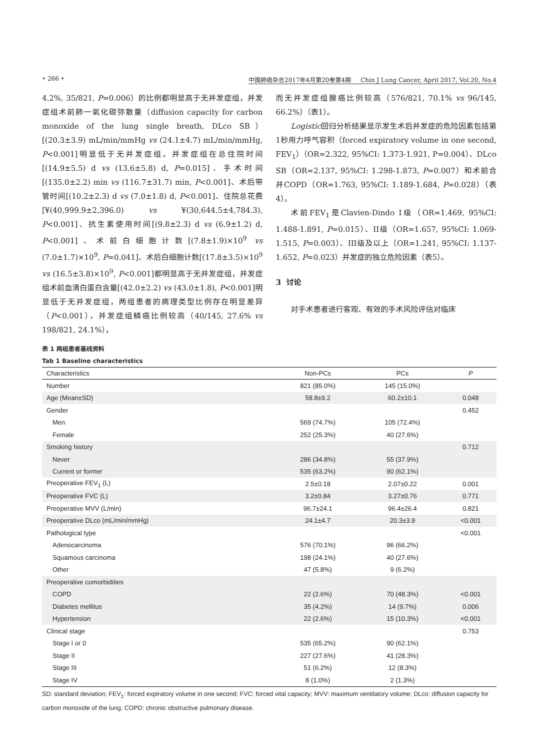• 266 • 中国肺癌杂志2017年4月第20卷第4期 Chin J Lung Cancer, April 2017, Vol.20, No.4
4.2%, 35/821, P=0.006）的比例都明显高于无并发症组，并发症组术前肺一氧化碳弥散量（diffusion capacity for carbon monoxide of the lung single breath, DLco SB）[(20.3±3.9) mL/min/mmHg vs (24.1±4.7) mL/min/mmHg, P<0.001]明显低于无并发症组。并发症组在总住院时间[(14.9±5.5) d vs (13.6±5.8) d, P=0.015]、手术时间[(135.0±2.2) min vs (116.7±31.7) min, P<0.001]、术后带管时间[(10.2±2.3) d vs (7.0±1.8) d, P<0.001]、住院总花费[¥(40,999.9±2,396.0) vs ¥(30,644.5±4,784.3), P<0.001]、抗生素使用时间[(9.8±2.3) d vs (6.9±1.2) d, P<0.001]、术前白细胞计数[(7.8±1.9)×10<sup>9</sup> vs (7.0±1.7)×10<sup>9</sup>, P=0.041]、术后白细胞计数[(17.8±3.5)×10<sup>9</sup> vs (16.5±3.8)×10<sup>9</sup>, P<0.001]都明显高于无并发症组，并发症组术前血清白蛋白含量[(42.0±2.2) vs (43.0±1.8), P<0.001]明显低于无并发症组，两组患者的病理类型比例存在明显差异（P<0.001），并发症组鳞癌比例较高（40/145, 27.6% vs 198/821, 24.1%），
而无并发症组腺癌比例较高（576/821, 70.1% vs 96/145, 66.2%）（表1）。
Logistic回归分析结果显示发生术后并发症的危险因素包括第1秒用力呼气容积（forced expiratory volume in one second, FEV<sub>1</sub>）（OR=2.322, 95%CI: 1.373-1.921, P=0.004）、DLco SB（OR=2.137, 95%CI: 1.298-1.873, P=0.007）和术前合并COPD（OR=1.763, 95%CI: 1.189-1.684, P=0.028）（表4）。
术前FEV<sub>1</sub>是Clavien-Dindo I级（OR=1.469, 95%CI: 1.488-1.891, P=0.015）、II级（OR=1.657, 95%CI: 1.069-1.515, P=0.003）、III级及以上（OR=1.241, 95%CI: 1.137-1.652, P=0.023）并发症的独立危险因素（表5）。
3 讨论
对手术患者进行客观、有效的手术风险评估对临床
表 1 两组患者基线资料
Tab 1 Baseline characteristics
| Characteristics | Non-PCs | PCs | P |
| --- | --- | --- | --- |
| Number | 821 (85.0%) | 145 (15.0%) | |
| Age (Mean±SD) | 58.8±9.2 | 60.2±10.1 | 0.048 |
| Gender | | | 0.452 |
| Men | 569 (74.7%) | 105 (72.4%) | |
| Female | 252 (25.3%) | 40 (27.6%) | |
| Smoking history | | | 0.712 |
| Never | 286 (34.8%) | 55 (37.9%) | |
| Current or former | 535 (63.2%) | 90 (62.1%) | |
| Preoperative FEV<sub>1</sub> (L) | 2.5±0.18 | 2.07±0.22 | 0.001 |
| Preoperative FVC (L) | 3.2±0.84 | 3.27±0.76 | 0.771 |
| Preoperative MVV (L/min) | 96.7±24.1 | 96.4±26.4 | 0.821 |
| Preoperative DLco (mL/min/mmHg) | 24.1±4.7 | 20.3±3.9 | <0.001 |
| Pathological type | | | <0.001 |
| Adenocarcinoma | 576 (70.1%) | 96 (66.2%) | |
| Squamous carcinoma | 198 (24.1%) | 40 (27.6%) | |
| Other | 47 (5.8%) | 9 (6.2%) | |
| Preoperative comorbidities | | | |
| COPD | 22 (2.6%) | 70 (48.3%) | <0.001 |
| Diabetes mellitus | 35 (4.2%) | 14 (9.7%) | 0.006 |
| Hypertension | 22 (2.6%) | 15 (10.3%) | <0.001 |
| Clinical stage | | | 0.753 |
| Stage I or 0 | 535 (65.2%) | 90 (62.1%) | |
| Stage II | 227 (27.6%) | 41 (28.3%) | |
| Stage III | 51 (6.2%) | 12 (8.3%) | |
| Stage IV | 8 (1.0%) | 2 (1.3%) | |
SD: standard deviation; FEV<sub>1</sub>: forced expiratory volume in one second; FVC: forced vital capacity; MVV: maximum ventilatory volume; DLco: diffusion capacity for carbon monoxide of the lung; COPD: chronic obstructive pulmonary disease.